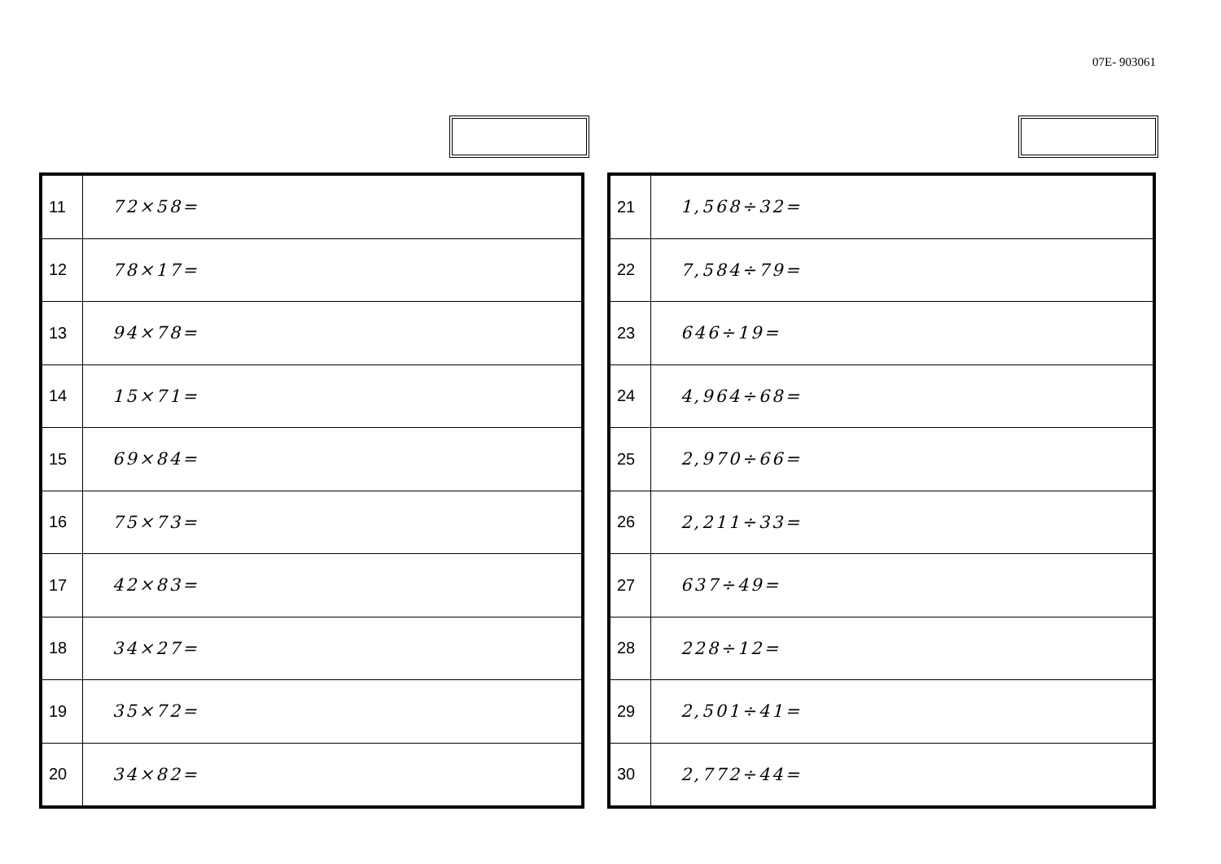07E- 903061
| 11 | 72×58= |
| 12 | 78×17= |
| 13 | 94×78= |
| 14 | 15×71= |
| 15 | 69×84= |
| 16 | 75×73= |
| 17 | 42×83= |
| 18 | 34×27= |
| 19 | 35×72= |
| 20 | 34×82= |
| 21 | 1,568÷32= |
| 22 | 7,584÷79= |
| 23 | 646÷19= |
| 24 | 4,964÷68= |
| 25 | 2,970÷66= |
| 26 | 2,211÷33= |
| 27 | 637÷49= |
| 28 | 228÷12= |
| 29 | 2,501÷41= |
| 30 | 2,772÷44= |